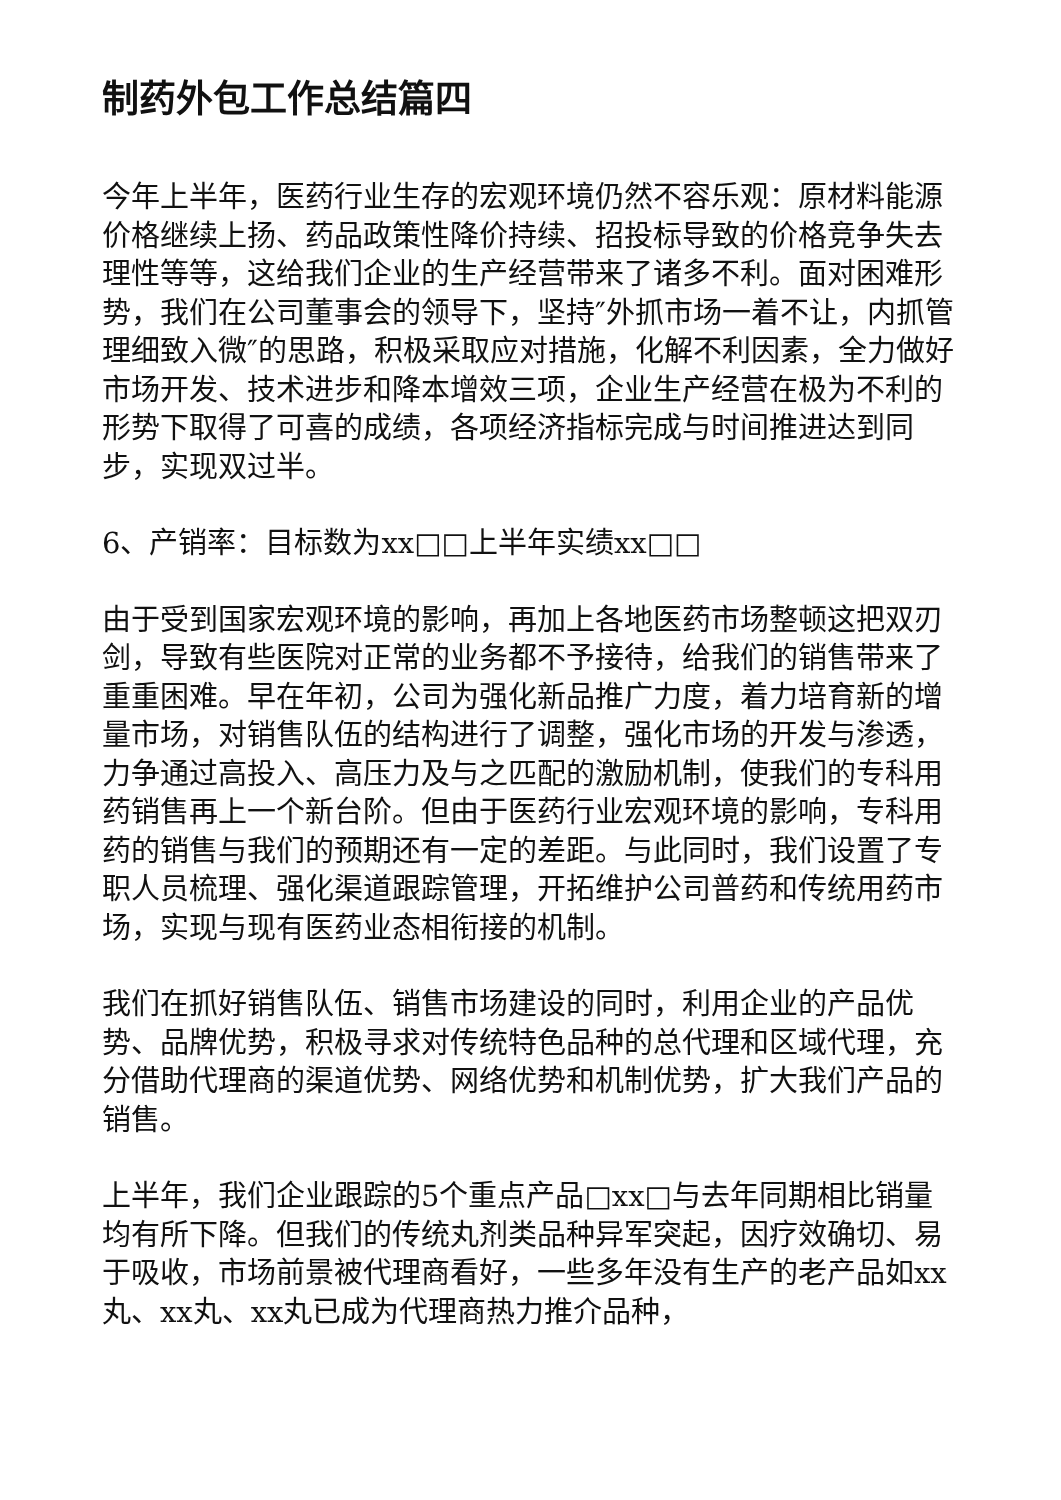制药外包工作总结篇四
今年上半年，医药行业生存的宏观环境仍然不容乐观：原材料能源价格继续上扬、药品政策性降价持续、招投标导致的价格竞争失去理性等等，这给我们企业的生产经营带来了诸多不利。面对困难形势，我们在公司董事会的领导下，坚持″外抓市场一着不让，内抓管理细致入微″的思路，积极采取应对措施，化解不利因素，全力做好市场开发、技术进步和降本增效三项，企业生产经营在极为不利的形势下取得了可喜的成绩，各项经济指标完成与时间推进达到同步，实现双过半。
6、产销率：目标数为xx□□上半年实绩xx□□
由于受到国家宏观环境的影响，再加上各地医药市场整顿这把双刃剑，导致有些医院对正常的业务都不予接待，给我们的销售带来了重重困难。早在年初，公司为强化新品推广力度，着力培育新的增量市场，对销售队伍的结构进行了调整，强化市场的开发与渗透，力争通过高投入、高压力及与之匹配的激励机制，使我们的专科用药销售再上一个新台阶。但由于医药行业宏观环境的影响，专科用药的销售与我们的预期还有一定的差距。与此同时，我们设置了专职人员梳理、强化渠道跟踪管理，开拓维护公司普药和传统用药市场，实现与现有医药业态相衔接的机制。
我们在抓好销售队伍、销售市场建设的同时，利用企业的产品优势、品牌优势，积极寻求对传统特色品种的总代理和区域代理，充分借助代理商的渠道优势、网络优势和机制优势，扩大我们产品的销售。
上半年，我们企业跟踪的5个重点产品□xx□与去年同期相比销量均有所下降。但我们的传统丸剂类品种异军突起，因疗效确切、易于吸收，市场前景被代理商看好，一些多年没有生产的老产品如xx丸、xx丸、xx丸已成为代理商热力推介品种，